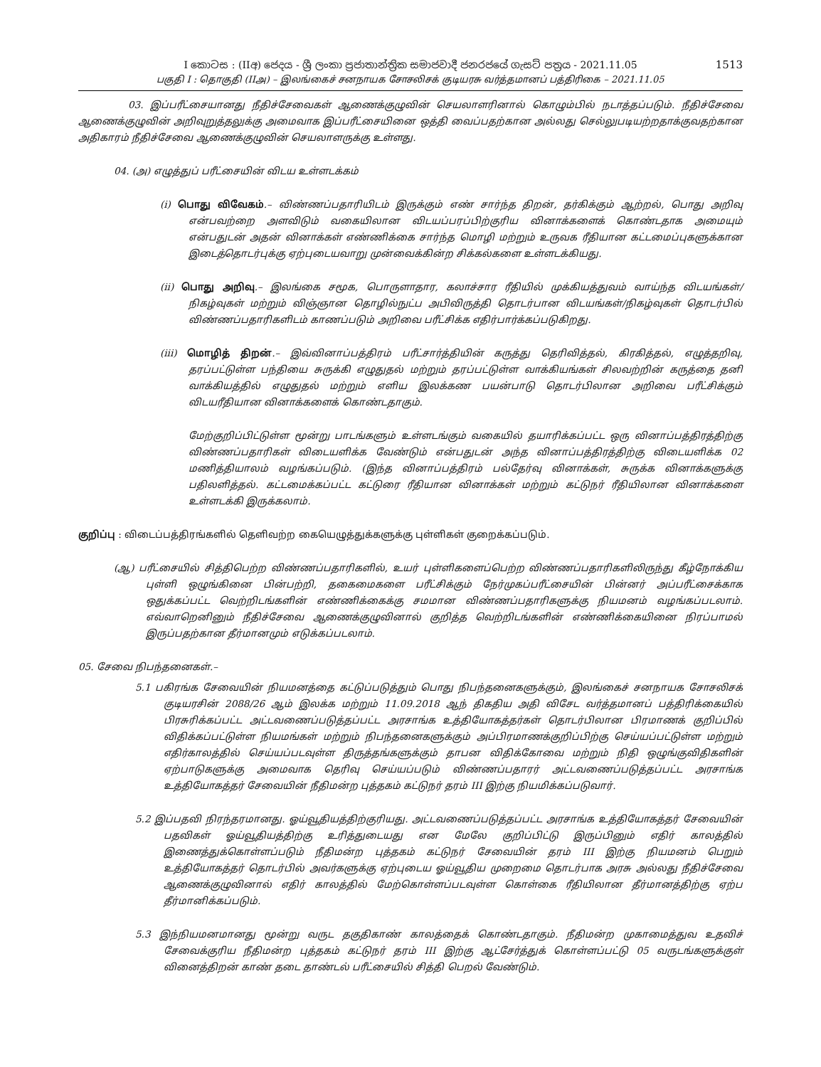I කොටස : (IIඅ) ජෙදය - ශ්‍රී ලංකා ප්‍රජාතාන්ත්‍රික සමාජවාදී ජනරජයේ ගැසට් පත්‍රය - 2021.11.05
பகுதி I : தொகுதி (IIஅ) – இலங்கைச் சனநாயக சோசலிசக் குடியரசு வர்த்தமானப் பத்திரிகை – 2021.11.05
1513
03. இப்பரீட்சையானது நீதிச்சேவைகள் ஆணைக்குழுவின் செயலாளரினால் கொழும்பில் நடாத்தப்படும். நீதிச்சேவை ஆணைக்குழுவின் அறிவுறுத்தலுக்கு அமைவாக இப்பரீட்சையினை ஒத்தி வைப்பதற்கான அல்லது செல்லுபடியற்றதாக்குவதற்கான அதிகாரம் நீதிச்சேவை ஆணைக்குழுவின் செயலாளருக்கு உள்ளது.
04. (அ) எழுத்துப் பரீட்சையின் விடய உள்ளடக்கம்
(i) பொது விவேகம்.– விண்ணப்பதாரியிடம் இருக்கும் எண் சார்ந்த திறன், தர்கிக்கும் ஆற்றல், பொது அறிவு என்பவற்றை அளவிடும் வகையிலான விடயப்பரப்பிற்குரிய வினாக்களைக் கொண்டதாக அமையும் என்பதுடன் அதன் வினாக்கள் எண்ணிக்கை சார்ந்த மொழி மற்றும் உருவக ரீதியான கட்டமைப்புகளுக்கான இடைத்தொடர்புக்கு ஏற்புடையவாறு முன்வைக்கின்ற சிக்கல்களை உள்ளடக்கியது.
(ii) பொது அறிவு.– இலங்கை சமூக, பொருளாதார, கலாச்சார ரீதியில் முக்கியத்துவம் வாய்ந்த விடயங்கள்/ நிகழ்வுகள் மற்றும் விஞ்ஞான தொழில்நுட்ப அபிவிருத்தி தொடர்பான விடயங்கள்/நிகழ்வுகள் தொடர்பில் விண்ணப்பதாரிகளிடம் காணப்படும் அறிவை பரீட்சிக்க எதிர்பார்க்கப்படுகிறது.
(iii) மொழித் திறன்.– இவ்வினாப்பத்திரம் பரீட்சார்த்தியின் கருத்து தெரிவித்தல், கிரகித்தல், எழுத்தறிவு, தரப்பட்டுள்ள பந்தியை சுருக்கி எழுதுதல் மற்றும் தரப்பட்டுள்ள வாக்கியங்கள் சிலவற்றின் கருத்தை தனி வாக்கியத்தில் எழுதுதல் மற்றும் எளிய இலக்கண பயன்பாடு தொடர்பிலான அறிவை பரீட்சிக்கும் விடயரீதியான வினாக்களைக் கொண்டதாகும்.
மேற்குறிப்பிட்டுள்ள மூன்று பாடங்களும் உள்ளடங்கும் வகையில் தயாரிக்கப்பட்ட ஒரு வினாப்பத்திரத்திற்கு விண்ணப்பதாரிகள் விடையளிக்க வேண்டும் என்பதுடன் அந்த வினாப்பத்திரத்திற்கு விடையளிக்க 02 மணித்தியாலம் வழங்கப்படும். (இந்த வினாப்பத்திரம் பல்தேர்வு வினாக்கள், சுருக்க வினாக்களுக்கு பதிலளித்தல். கட்டமைக்கப்பட்ட கட்டுரை ரீதியான வினாக்கள் மற்றும் கட்டுநர் ரீதியிலான வினாக்களை உள்ளடக்கி இருக்கலாம்.
குறிப்பு : விடைப்பத்திரங்களில் தெளிவற்ற கையெழுத்துக்களுக்கு புள்ளிகள் குறைக்கப்படும்.
(ஆ) பரீட்சையில் சித்திபெற்ற விண்ணப்பதாரிகளில், உயர் புள்ளிகளைப்பெற்ற விண்ணப்பதாரிகளிலிருந்து கீழ்நோக்கிய புள்ளி ஒழுங்கினை பின்பற்றி, தகைமைகளை பரீட்சிக்கும் நேர்முகப்பரீட்சையின் பின்னர் அப்பரீட்சைக்காக ஒதுக்கப்பட்ட வெற்றிடங்களின் எண்ணிக்கைக்கு சமமான விண்ணப்பதாரிகளுக்கு நியமனம் வழங்கப்படலாம். எவ்வாறெனினும் நீதிச்சேவை ஆணைக்குழுவினால் குறித்த வெற்றிடங்களின் எண்ணிக்கையினை நிரப்பாமல் இருப்பதற்கான தீர்மானமும் எடுக்கப்படலாம்.
05. சேவை நிபந்தனைகள்.–
5.1 பகிரங்க சேவையின் நியமனத்தை கட்டுப்படுத்தும் பொது நிபந்தனைகளுக்கும், இலங்கைச் சனநாயக சோசலிசக் குடியரசின் 2088/26 ஆம் இலக்க மற்றும் 11.09.2018 ஆந் திகதிய அதி விசேட வர்த்தமானப் பத்திரிக்கையில் பிரசுரிக்கப்பட்ட அட்டவணைப்படுத்தப்பட்ட அரசாங்க உத்தியோகத்தர்கள் தொடர்பிலான பிரமாணக் குறிப்பில் விதிக்கப்பட்டுள்ள நியமங்கள் மற்றும் நிபந்தனைகளுக்கும் அப்பிரமாணக்குறிப்பிற்கு செய்யப்பட்டுள்ள மற்றும் எதிர்காலத்தில் செய்யப்படவுள்ள திருத்தங்களுக்கும் தாபன விதிக்கோவை மற்றும் நிதி ஒழுங்குவிதிகளின் ஏற்பாடுகளுக்கு அமைவாக தெரிவு செய்யப்படும் விண்ணப்பதாரர் அட்டவணைப்படுத்தப்பட்ட அரசாங்க உத்தியோகத்தர் சேவையின் நீதிமன்ற புத்தகம் கட்டுநர் தரம் III இற்கு நியமிக்கப்படுவார்.
5.2 இப்பதவி நிரந்தரமானது. ஓய்வூதியத்திற்குரியது. அட்டவணைப்படுத்தப்பட்ட அரசாங்க உத்தியோகத்தர் சேவையின் பதவிகள் ஓய்வூதியத்திற்கு உரித்துடையது என மேலே குறிப்பிட்டு இருப்பினும் எதிர் காலத்தில் இணைத்துக்கொள்ளப்படும் நீதிமன்ற புத்தகம் கட்டுநர் சேவையின் தரம் III இற்கு நியமனம் பெறும் உத்தியோகத்தர் தொடர்பில் அவர்களுக்கு ஏற்புடைய ஓய்வூதிய முறைமை தொடர்பாக அரசு அல்லது நீதிச்சேவை ஆணைக்குழுவினால் எதிர் காலத்தில் மேற்கொள்ளப்படவுள்ள கொள்கை ரீதியிலான தீர்மானத்திற்கு ஏற்ப தீர்மானிக்கப்படும்.
5.3 இந்நியமனமானது மூன்று வருட தகுதிகாண் காலத்தைக் கொண்டதாகும். நீதிமன்ற முகாமைத்துவ உதவிச் சேவைக்குரிய நீதிமன்ற புத்தகம் கட்டுநர் தரம் III இற்கு ஆட்சேர்த்துக் கொள்ளப்பட்டு 05 வருடங்களுக்குள் வினைத்திறன் காண் தடை தாண்டல் பரீட்சையில் சித்தி பெறல் வேண்டும்.